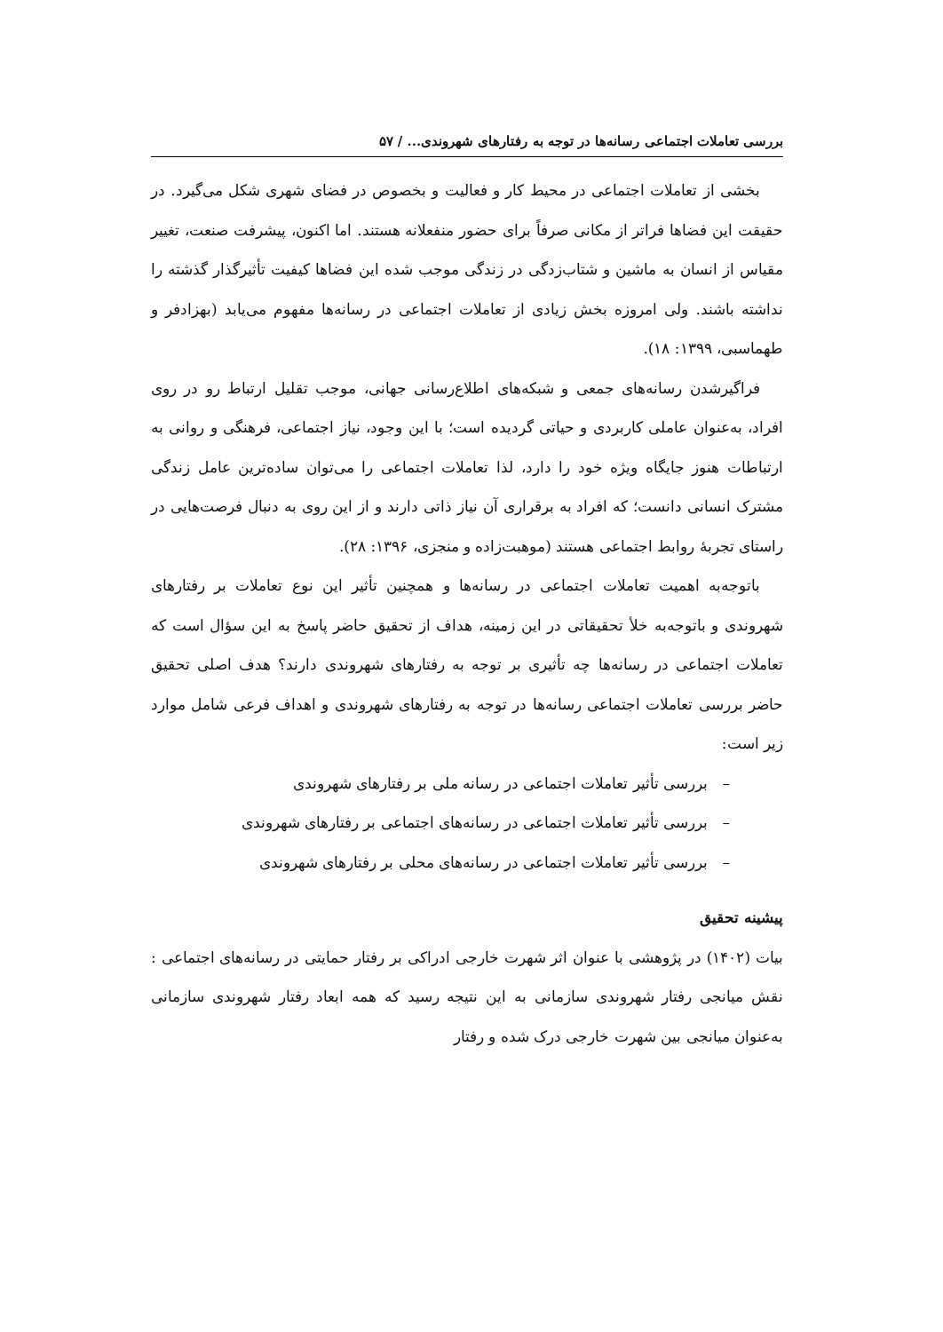بررسی تعاملات اجتماعی رسانه‌ها در توجه به رفتارهای شهروندی... / ۵۷
بخشی از تعاملات اجتماعی در محیط کار و فعالیت و بخصوص در فضای شهری شکل می‌گیرد. در حقیقت این فضاها فراتر از مکانی صرفاً برای حضور منفعلانه هستند. اما اکنون، پیشرفت صنعت، تغییر مقیاس از انسان به ماشین و شتاب‌زدگی در زندگی موجب شده این فضاها کیفیت تأثیرگذار گذشته را نداشته باشند. ولی امروزه بخش زیادی از تعاملات اجتماعی در رسانه‌ها مفهوم می‌یابد (بهزادفر و طهماسبی، ۱۳۹۹: ۱۸).
فراگیرشدن رسانه‌های جمعی و شبکه‌های اطلاع‌رسانی جهانی، موجب تقلیل ارتباط رو در روی افراد، به‌عنوان عاملی کاربردی و حیاتی گردیده است؛ با این وجود، نیاز اجتماعی، فرهنگی و روانی به ارتباطات هنوز جایگاه ویژه خود را دارد، لذا تعاملات اجتماعی را می‌توان ساده‌ترین عامل زندگی مشترک انسانی دانست؛ که افراد به برقراری آن نیاز ذاتی دارند و از این روی به دنبال فرصت‌هایی در راستای تجربۀ روابط اجتماعی هستند (موهبت‌زاده و منجزی، ۱۳۹۶: ۲۸).
باتوجه‌به اهمیت تعاملات اجتماعی در رسانه‌ها و همچنین تأثیر این نوع تعاملات بر رفتارهای شهروندی و باتوجه‌به خلأ تحقیقاتی در این زمینه، هداف از تحقیق حاضر پاسخ به این سؤال است که تعاملات اجتماعی در رسانه‌ها چه تأثیری بر توجه به رفتارهای شهروندی دارند؟ هدف اصلی تحقیق حاضر بررسی تعاملات اجتماعی رسانه‌ها در توجه به رفتارهای شهروندی و اهداف فرعی شامل موارد زیر است:
– بررسی تأثیر تعاملات اجتماعی در رسانه ملی بر رفتارهای شهروندی
– بررسی تأثیر تعاملات اجتماعی در رسانه‌های اجتماعی بر رفتارهای شهروندی
– بررسی تأثیر تعاملات اجتماعی در رسانه‌های محلی بر رفتارهای شهروندی
پیشینه تحقیق
بیات (۱۴۰۲) در پژوهشی با عنوان اثر شهرت خارجی ادراکی بر رفتار حمایتی در رسانه‌های اجتماعی : نقش میانجی رفتار شهروندی سازمانی به این نتیجه رسید که همه ابعاد رفتار شهروندی سازمانی به‌عنوان میانجی بین شهرت خارجی درک شده و رفتار